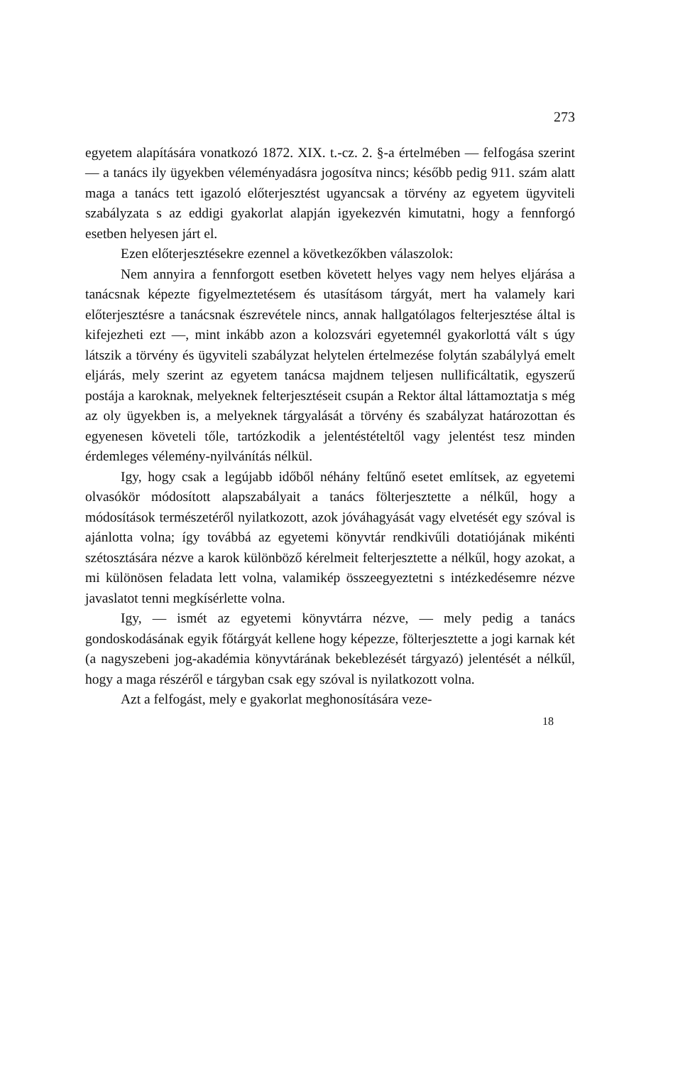273
egyetem alapítására vonatkozó 1872. XIX. t.-cz. 2. §-a értelmében — felfogása szerint — a tanács ily ügyekben véleményadásra jogosítva nincs; később pedig 911. szám alatt maga a tanács tett igazoló előterjesztést ugyancsak a törvény az egyetem ügyviteli szabályzata s az eddigi gyakorlat alapján igyekezvén kimutatni, hogy a fennforgó esetben helyesen járt el.
Ezen előterjesztésekre ezennel a következőkben válaszolok:
Nem annyira a fennforgott esetben követett helyes vagy nem helyes eljárása a tanácsnak képezte figyelmeztetésem és utasításom tárgyát, mert ha valamely kari előterjesztésre a tanácsnak észrevétele nincs, annak hallgatólagos felterjesztése által is kifejezheti ezt —, mint inkább azon a kolozsvári egyetemnél gyakorlottá vált s úgy látszik a törvény és ügyviteli szabályzat helytelen értelmezése folytán szabálylyá emelt eljárás, mely szerint az egyetem tanácsa majdnem teljesen nullificáltatik, egyszerű postája a karoknak, melyeknek felterjesztéseit csupán a Rektor által láttamoztatja s még az oly ügyekben is, a melyeknek tárgyalását a törvény és szabályzat határozottan és egyenesen követeli tőle, tartózkodik a jelentéstételtől vagy jelentést tesz minden érdemleges vélemény-nyilvánítás nélkül.
Igy, hogy csak a legújabb időből néhány feltűnő esetet említsek, az egyetemi olvasókör módosított alapszabályait a tanács fölterjesztette a nélkűl, hogy a módosítások természetéről nyilatkozott, azok jóváhagyását vagy elvetését egy szóval is ajánlotta volna; így továbbá az egyetemi könyvtár rendkivűli dotatiójának mikénti szétosztására nézve a karok különböző kérelmeit felterjesztette a nélkűl, hogy azokat, a mi különösen feladata lett volna, valamikép összeegyeztetni s intézkedésemre nézve javaslatot tenni megkísérlette volna.
Igy, — ismét az egyetemi könyvtárra nézve, — mely pedig a tanács gondoskodásának egyik főtárgyát kellene hogy képezze, fölterjesztette a jogi karnak két (a nagyszebeni jog-akadémia könyvtárának bekeblezését tárgyazó) jelentését a nélkűl, hogy a maga részéről e tárgyban csak egy szóval is nyilatkozott volna.
Azt a felfogást, mely e gyakorlat meghonosítására veze-
18